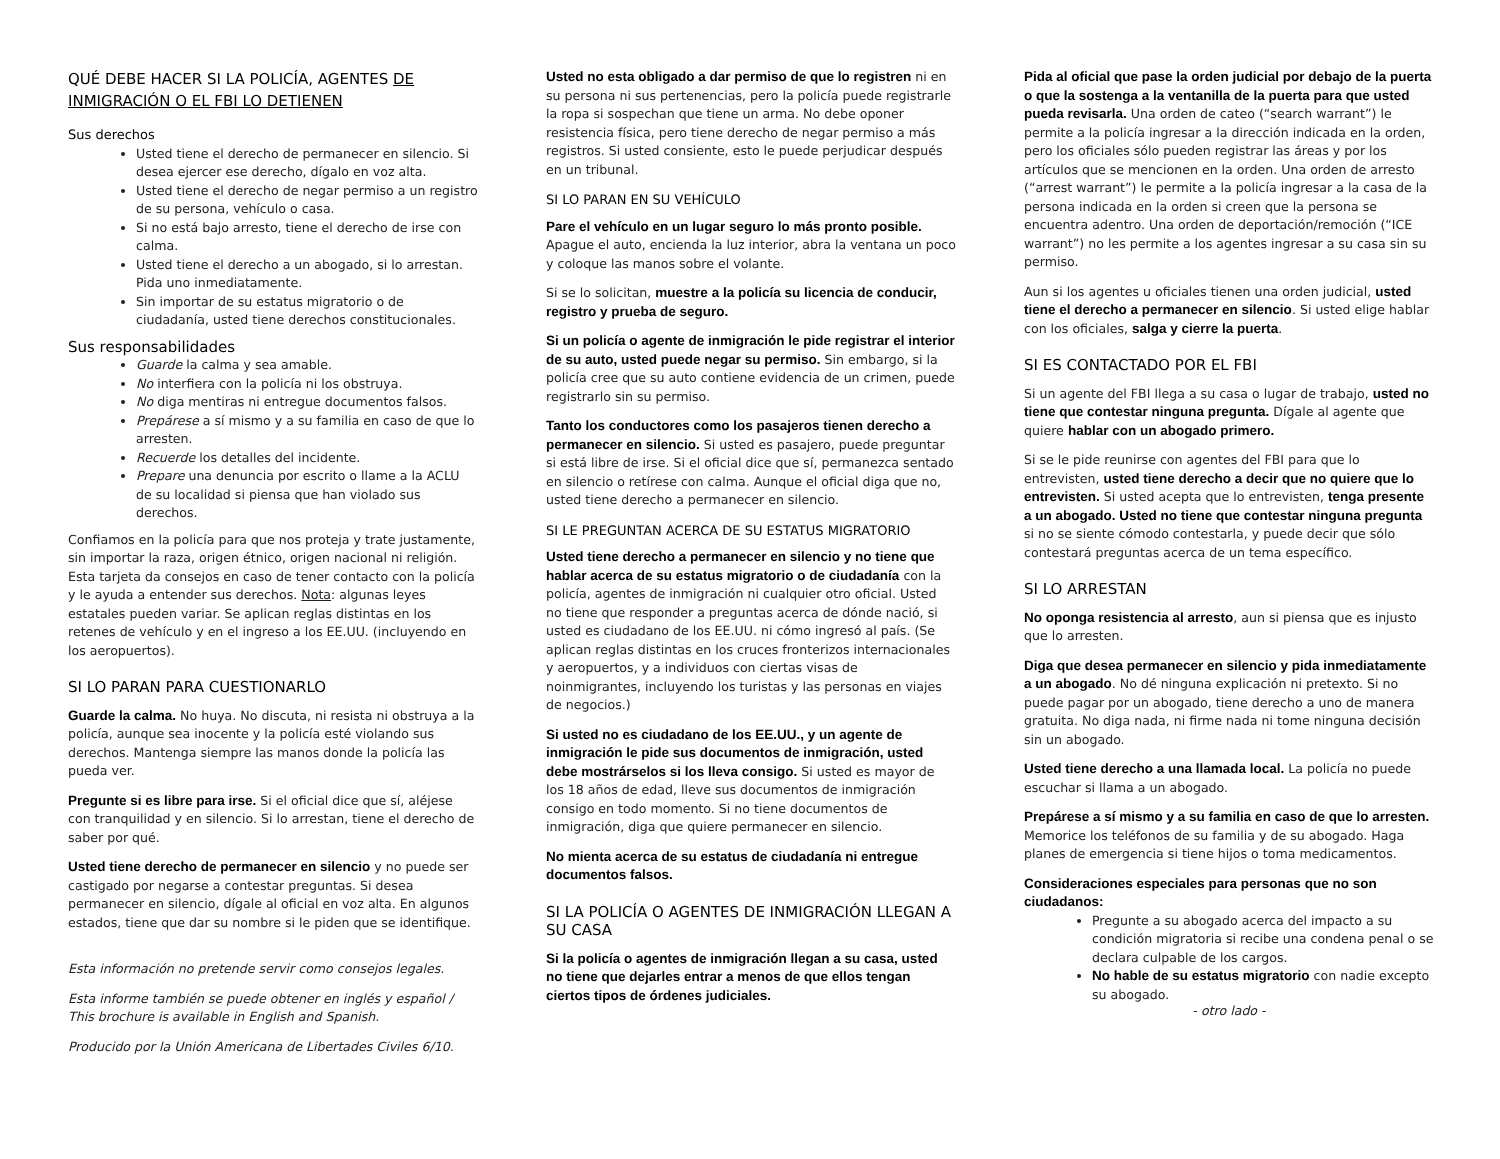QUÉ DEBE HACER SI LA POLICÍA, AGENTES DE INMIGRACIÓN O EL FBI LO DETIENEN
Sus derechos
Usted tiene el derecho de permanecer en silencio. Si desea ejercer ese derecho, dígalo en voz alta.
Usted tiene el derecho de negar permiso a un registro de su persona, vehículo o casa.
Si no está bajo arresto, tiene el derecho de irse con calma.
Usted tiene el derecho a un abogado, si lo arrestan. Pida uno inmediatamente.
Sin importar de su estatus migratorio o de ciudadanía, usted tiene derechos constitucionales.
Sus responsabilidades
Guarde la calma y sea amable.
No interfiera con la policía ni los obstruya.
No diga mentiras ni entregue documentos falsos.
Prepárese a sí mismo y a su familia en caso de que lo arresten.
Recuerde los detalles del incidente.
Prepare una denuncia por escrito o llame a la ACLU de su localidad si piensa que han violado sus derechos.
Confiamos en la policía para que nos proteja y trate justamente, sin importar la raza, origen étnico, origen nacional ni religión. Esta tarjeta da consejos en caso de tener contacto con la policía y le ayuda a entender sus derechos. Nota: algunas leyes estatales pueden variar. Se aplican reglas distintas en los retenes de vehículo y en el ingreso a los EE.UU. (incluyendo en los aeropuertos).
SI LO PARAN PARA CUESTIONARLO
Guarde la calma. No huya. No discuta, ni resista ni obstruya a la policía, aunque sea inocente y la policía esté violando sus derechos. Mantenga siempre las manos donde la policía las pueda ver.
Pregunte si es libre para irse. Si el oficial dice que sí, aléjese con tranquilidad y en silencio. Si lo arrestan, tiene el derecho de saber por qué.
Usted tiene derecho de permanecer en silencio y no puede ser castigado por negarse a contestar preguntas. Si desea permanecer en silencio, dígale al oficial en voz alta. En algunos estados, tiene que dar su nombre si le piden que se identifique.
Esta información no pretende servir como consejos legales.
Esta informe también se puede obtener en inglés y español / This brochure is available in English and Spanish.
Producido por la Unión Americana de Libertades Civiles 6/10.
Usted no esta obligado a dar permiso de que lo registren ni en su persona ni sus pertenencias, pero la policía puede registrarle la ropa si sospechan que tiene un arma. No debe oponer resistencia física, pero tiene derecho de negar permiso a más registros. Si usted consiente, esto le puede perjudicar después en un tribunal.
SI LO PARAN EN SU VEHÍCULO
Pare el vehículo en un lugar seguro lo más pronto posible. Apague el auto, encienda la luz interior, abra la ventana un poco y coloque las manos sobre el volante.
Si se lo solicitan, muestre a la policía su licencia de conducir, registro y prueba de seguro.
Si un policía o agente de inmigración le pide registrar el interior de su auto, usted puede negar su permiso. Sin embargo, si la policía cree que su auto contiene evidencia de un crimen, puede registrarlo sin su permiso.
Tanto los conductores como los pasajeros tienen derecho a permanecer en silencio. Si usted es pasajero, puede preguntar si está libre de irse. Si el oficial dice que sí, permanezca sentado en silencio o retírese con calma. Aunque el oficial diga que no, usted tiene derecho a permanecer en silencio.
SI LE PREGUNTAN ACERCA DE SU ESTATUS MIGRATORIO
Usted tiene derecho a permanecer en silencio y no tiene que hablar acerca de su estatus migratorio o de ciudadanía con la policía, agentes de inmigración ni cualquier otro oficial. Usted no tiene que responder a preguntas acerca de dónde nació, si usted es ciudadano de los EE.UU. ni cómo ingresó al país. (Se aplican reglas distintas en los cruces fronterizos internacionales y aeropuertos, y a individuos con ciertas visas de noinmigrantes, incluyendo los turistas y las personas en viajes de negocios.)
Si usted no es ciudadano de los EE.UU., y un agente de inmigración le pide sus documentos de inmigración, usted debe mostrárselos si los lleva consigo. Si usted es mayor de los 18 años de edad, lleve sus documentos de inmigración consigo en todo momento. Si no tiene documentos de inmigración, diga que quiere permanecer en silencio.
No mienta acerca de su estatus de ciudadanía ni entregue documentos falsos.
SI LA POLICÍA O AGENTES DE INMIGRACIÓN LLEGAN A SU CASA
Si la policía o agentes de inmigración llegan a su casa, usted no tiene que dejarles entrar a menos de que ellos tengan ciertos tipos de órdenes judiciales.
Pida al oficial que pase la orden judicial por debajo de la puerta o que la sostenga a la ventanilla de la puerta para que usted pueda revisarla. Una orden de cateo (“search warrant”) le permite a la policía ingresar a la dirección indicada en la orden, pero los oficiales sólo pueden registrar las áreas y por los artículos que se mencionen en la orden. Una orden de arresto (“arrest warrant”) le permite a la policía ingresar a la casa de la persona indicada en la orden si creen que la persona se encuentra adentro. Una orden de deportación/remoción (“ICE warrant”) no les permite a los agentes ingresar a su casa sin su permiso.
Aun si los agentes u oficiales tienen una orden judicial, usted tiene el derecho a permanecer en silencio. Si usted elige hablar con los oficiales, salga y cierre la puerta.
SI ES CONTACTADO POR EL FBI
Si un agente del FBI llega a su casa o lugar de trabajo, usted no tiene que contestar ninguna pregunta. Dígale al agente que quiere hablar con un abogado primero.
Si se le pide reunirse con agentes del FBI para que lo entrevisten, usted tiene derecho a decir que no quiere que lo entrevisten. Si usted acepta que lo entrevisten, tenga presente a un abogado. Usted no tiene que contestar ninguna pregunta si no se siente cómodo contestarla, y puede decir que sólo contestará preguntas acerca de un tema específico.
SI LO ARRESTAN
No oponga resistencia al arresto, aun si piensa que es injusto que lo arresten.
Diga que desea permanecer en silencio y pida inmediatamente a un abogado. No dé ninguna explicación ni pretexto. Si no puede pagar por un abogado, tiene derecho a uno de manera gratuita. No diga nada, ni firme nada ni tome ninguna decisión sin un abogado.
Usted tiene derecho a una llamada local. La policía no puede escuchar si llama a un abogado.
Prepárese a sí mismo y a su familia en caso de que lo arresten. Memorice los teléfonos de su familia y de su abogado. Haga planes de emergencia si tiene hijos o toma medicamentos.
Consideraciones especiales para personas que no son ciudadanos:
Pregunte a su abogado acerca del impacto a su condición migratoria si recibe una condena penal o se declara culpable de los cargos.
No hable de su estatus migratorio con nadie excepto su abogado.
- otro lado -